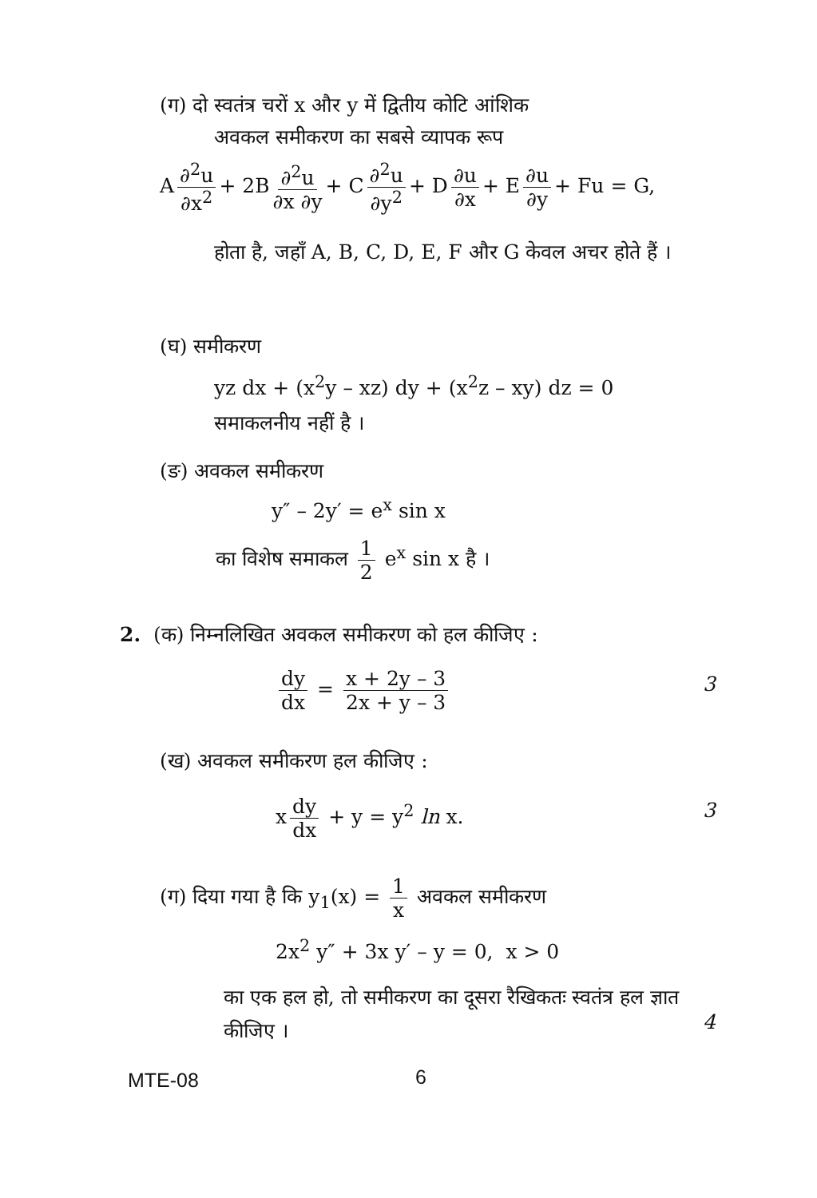(ग) दो स्वतंत्र चरों x और y में द्वितीय कोटि आंशिक
अवकल समीकरण का सबसे व्यापक रूप
A ∂<sup>2</sup>u ∂x<sup>2</sup> + 2B ∂<sup>2</sup>u ∂x ∂y + C ∂<sup>2</sup>u ∂y<sup>2</sup> + D ∂u ∂x + E ∂u ∂y + Fu = G,
होता है, जहाँ A, B, C, D, E, F और G केवल अचर होते हैं ।
(घ) समीकरण
yz dx + (x<sup>2</sup>y – xz) dy + (x<sup>2</sup>z – xy) dz = 0
समाकलनीय नहीं है ।
(ङ) अवकल समीकरण
y″ – 2y′ = e<sup>x</sup> sin x
का विशेष समाकल 1 2 e<sup>x</sup> sin x है ।
2. (क) निम्नलिखित अवकल समीकरण को हल कीजिए :
dy dx = x + 2y – 3 2x + y – 3 3
(ख) अवकल समीकरण हल कीजिए :
x dy dx + y = y<sup>2</sup> ln x. 3
(ग) दिया गया है कि y<sub>1</sub>(x) = 1 x अवकल समीकरण
2x<sup>2</sup> y″ + 3x y′ – y = 0, x > 0
का एक हल हो, तो समीकरण का दूसरा रैखिकतः स्वतंत्र हल ज्ञात कीजिए ।
4
MTE-08 6